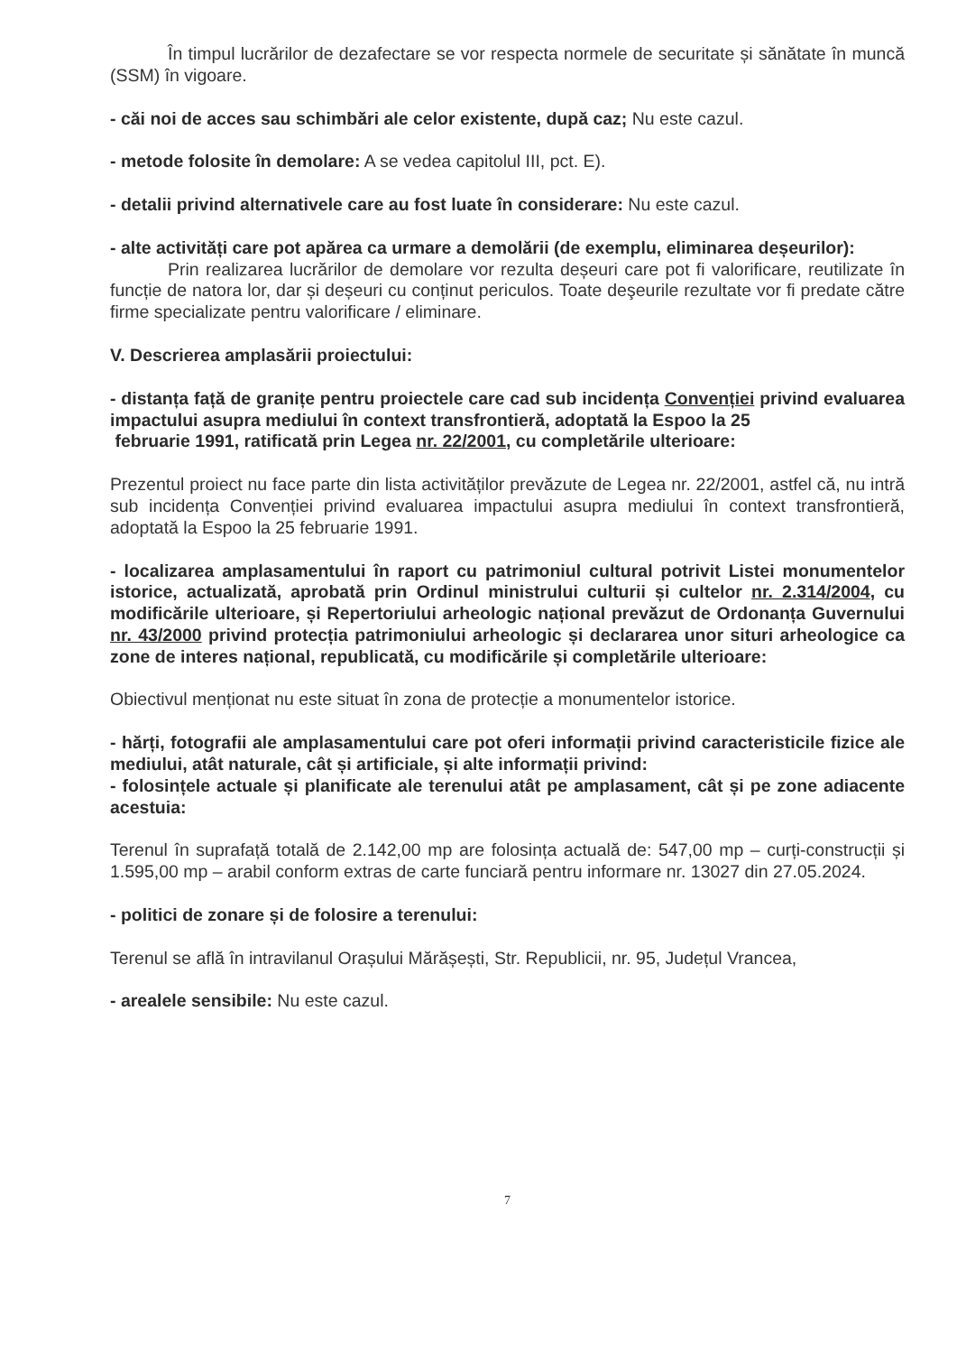În timpul lucrărilor de dezafectare se vor respecta normele de securitate și sănătate în muncă (SSM) în vigoare.
- căi noi de acces sau schimbări ale celor existente, după caz; Nu este cazul.
- metode folosite în demolare: A se vedea capitolul III, pct. E).
- detalii privind alternativele care au fost luate în considerare: Nu este cazul.
- alte activități care pot apărea ca urmare a demolării (de exemplu, eliminarea deșeurilor):
Prin realizarea lucrărilor de demolare vor rezulta deșeuri care pot fi valorificare, reutilizate în funcție de natora lor, dar și deșeuri cu conținut periculos. Toate deşeurile rezultate vor fi predate către firme specializate pentru valorificare / eliminare.
V. Descrierea amplasării proiectului:
- distanța față de granițe pentru proiectele care cad sub incidența Convenției privind evaluarea impactului asupra mediului în context transfrontieră, adoptată la Espoo la 25
februarie 1991, ratificată prin Legea nr. 22/2001, cu completările ulterioare:
Prezentul proiect nu face parte din lista activităților prevăzute de Legea nr. 22/2001, astfel că, nu intră sub incidența Convenției privind evaluarea impactului asupra mediului în context transfrontieră, adoptată la Espoo la 25 februarie 1991.
- localizarea amplasamentului în raport cu patrimoniul cultural potrivit Listei monumentelor istorice, actualizată, aprobată prin Ordinul ministrului culturii și cultelor nr. 2.314/2004, cu modificările ulterioare, și Repertoriului arheologic național prevăzut de Ordonanța Guvernului nr. 43/2000 privind protecția patrimoniului arheologic și declararea unor situri arheologice ca zone de interes național, republicată, cu modificările și completările ulterioare:
Obiectivul menționat nu este situat în zona de protecție a monumentelor istorice.
- hărți, fotografii ale amplasamentului care pot oferi informații privind caracteristicile fizice ale mediului, atât naturale, cât și artificiale, și alte informații privind:
- folosințele actuale și planificate ale terenului atât pe amplasament, cât și pe zone adiacente acestuia:
Terenul în suprafață totală de 2.142,00 mp are folosința actuală de: 547,00 mp – curți-construcții și 1.595,00 mp – arabil conform extras de carte funciară pentru informare nr. 13027 din 27.05.2024.
- politici de zonare și de folosire a terenului:
Terenul se află în intravilanul Orașului Mărășești, Str. Republicii, nr. 95, Județul Vrancea,
- arealele sensibile: Nu este cazul.
7